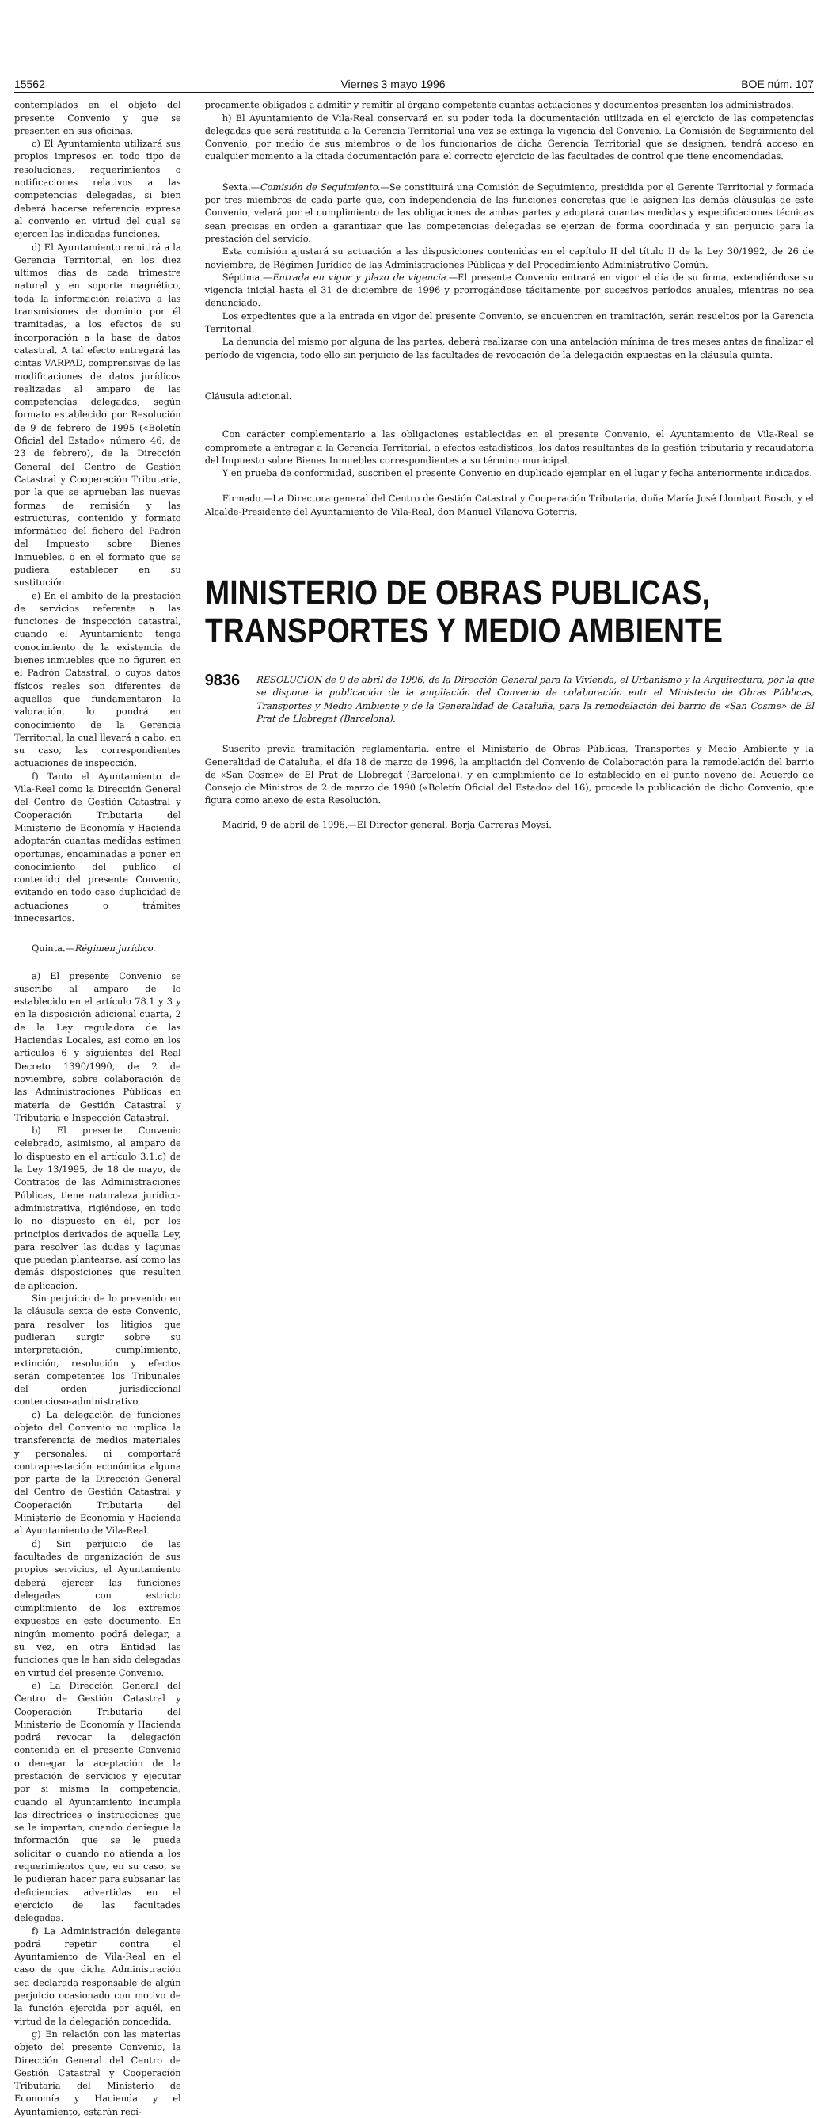15562 Viernes 3 mayo 1996 BOE núm. 107
contemplados en el objeto del presente Convenio y que se presenten en sus oficinas.
c) El Ayuntamiento utilizará sus propios impresos en todo tipo de resoluciones, requerimientos o notificaciones relativos a las competencias delegadas, si bien deberá hacerse referencia expresa al convenio en virtud del cual se ejercen las indicadas funciones.
d) El Ayuntamiento remitirá a la Gerencia Territorial, en los diez últimos días de cada trimestre natural y en soporte magnético, toda la información relativa a las transmisiones de dominio por él tramitadas, a los efectos de su incorporación a la base de datos catastral. A tal efecto entregará las cintas VARPAD, comprensivas de las modificaciones de datos jurídicos realizadas al amparo de las competencias delegadas, según formato establecido por Resolución de 9 de febrero de 1995 («Boletín Oficial del Estado» número 46, de 23 de febrero), de la Dirección General del Centro de Gestión Catastral y Cooperación Tributaria, por la que se aprueban las nuevas formas de remisión y las estructuras, contenido y formato informático del fichero del Padrón del Impuesto sobre Bienes Inmuebles, o en el formato que se pudiera establecer en su sustitución.
e) En el ámbito de la prestación de servicios referente a las funciones de inspección catastral, cuando el Ayuntamiento tenga conocimiento de la existencia de bienes inmuebles que no figuren en el Padrón Catastral, o cuyos datos físicos reales son diferentes de aquellos que fundamentaron la valoración, lo pondrá en conocimiento de la Gerencia Territorial, la cual llevará a cabo, en su caso, las correspondientes actuaciones de inspección.
f) Tanto el Ayuntamiento de Vila-Real como la Dirección General del Centro de Gestión Catastral y Cooperación Tributaria del Ministerio de Economía y Hacienda adoptarán cuantas medidas estimen oportunas, encaminadas a poner en conocimiento del público el contenido del presente Convenio, evitando en todo caso duplicidad de actuaciones o trámites innecesarios.
Quinta.—Régimen jurídico.
a) El presente Convenio se suscribe al amparo de lo establecido en el artículo 78.1 y 3 y en la disposición adicional cuarta, 2 de la Ley reguladora de las Haciendas Locales, así como en los artículos 6 y siguientes del Real Decreto 1390/1990, de 2 de noviembre, sobre colaboración de las Administraciones Públicas en materia de Gestión Catastral y Tributaria e Inspección Catastral.
b) El presente Convenio celebrado, asimismo, al amparo de lo dispuesto en el artículo 3.1.c) de la Ley 13/1995, de 18 de mayo, de Contratos de las Administraciones Públicas, tiene naturaleza jurídico-administrativa, rigiéndose, en todo lo no dispuesto en él, por los principios derivados de aquella Ley, para resolver las dudas y lagunas que puedan plantearse, así como las demás disposiciones que resulten de aplicación.
Sin perjuicio de lo prevenido en la cláusula sexta de este Convenio, para resolver los litigios que pudieran surgir sobre su interpretación, cumplimiento, extinción, resolución y efectos serán competentes los Tribunales del orden jurisdiccional contencioso-administrativo.
c) La delegación de funciones objeto del Convenio no implica la transferencia de medios materiales y personales, ni comportará contraprestación económica alguna por parte de la Dirección General del Centro de Gestión Catastral y Cooperación Tributaria del Ministerio de Economía y Hacienda al Ayuntamiento de Vila-Real.
d) Sin perjuicio de las facultades de organización de sus propios servicios, el Ayuntamiento deberá ejercer las funciones delegadas con estricto cumplimiento de los extremos expuestos en este documento. En ningún momento podrá delegar, a su vez, en otra Entidad las funciones que le han sido delegadas en virtud del presente Convenio.
e) La Dirección General del Centro de Gestión Catastral y Cooperación Tributaria del Ministerio de Economía y Hacienda podrá revocar la delegación contenida en el presente Convenio o denegar la aceptación de la prestación de servicios y ejecutar por sí misma la competencia, cuando el Ayuntamiento incumpla las directrices o instrucciones que se le impartan, cuando deniegue la información que se le pueda solicitar o cuando no atienda a los requerimientos que, en su caso, se le pudieran hacer para subsanar las deficiencias advertidas en el ejercicio de las facultades delegadas.
f) La Administración delegante podrá repetir contra el Ayuntamiento de Vila-Real en el caso de que dicha Administración sea declarada responsable de algún perjuicio ocasionado con motivo de la función ejercida por aquél, en virtud de la delegación concedida.
g) En relación con las materias objeto del presente Convenio, la Dirección General del Centro de Gestión Catastral y Cooperación Tributaria del Ministerio de Economía y Hacienda y el Ayuntamiento, estarán recí-
procamente obligados a admitir y remitir al órgano competente cuantas actuaciones y documentos presenten los administrados.
h) El Ayuntamiento de Vila-Real conservará en su poder toda la documentación utilizada en el ejercicio de las competencias delegadas que será restituida a la Gerencia Territorial una vez se extinga la vigencia del Convenio. La Comisión de Seguimiento del Convenio, por medio de sus miembros o de los funcionarios de dicha Gerencia Territorial que se designen, tendrá acceso en cualquier momento a la citada documentación para el correcto ejercicio de las facultades de control que tiene encomendadas.
Sexta.—Comisión de Seguimiento.—Se constituirá una Comisión de Seguimiento, presidida por el Gerente Territorial y formada por tres miembros de cada parte que, con independencia de las funciones concretas que le asignen las demás cláusulas de este Convenio, velará por el cumplimiento de las obligaciones de ambas partes y adoptará cuantas medidas y especificaciones técnicas sean precisas en orden a garantizar que las competencias delegadas se ejerzan de forma coordinada y sin perjuicio para la prestación del servicio.
Esta comisión ajustará su actuación a las disposiciones contenidas en el capítulo II del título II de la Ley 30/1992, de 26 de noviembre, de Régimen Jurídico de las Administraciones Públicas y del Procedimiento Administrativo Común.
Séptima.—Entrada en vigor y plazo de vigencia.—El presente Convenio entrará en vigor el día de su firma, extendiéndose su vigencia inicial hasta el 31 de diciembre de 1996 y prorrogándose tácitamente por sucesivos períodos anuales, mientras no sea denunciado.
Los expedientes que a la entrada en vigor del presente Convenio, se encuentren en tramitación, serán resueltos por la Gerencia Territorial.
La denuncia del mismo por alguna de las partes, deberá realizarse con una antelación mínima de tres meses antes de finalizar el período de vigencia, todo ello sin perjuicio de las facultades de revocación de la delegación expuestas en la cláusula quinta.
Cláusula adicional.
Con carácter complementario a las obligaciones establecidas en el presente Convenio, el Ayuntamiento de Vila-Real se compromete a entregar a la Gerencia Territorial, a efectos estadísticos, los datos resultantes de la gestión tributaria y recaudatoria del Impuesto sobre Bienes Inmuebles correspondientes a su término municipal.
Y en prueba de conformidad, suscriben el presente Convenio en duplicado ejemplar en el lugar y fecha anteriormente indicados.
Firmado.—La Directora general del Centro de Gestión Catastral y Cooperación Tributaria, doña María José Llombart Bosch, y el Alcalde-Presidente del Ayuntamiento de Vila-Real, don Manuel Vilanova Goterris.
MINISTERIO DE OBRAS PUBLICAS,
TRANSPORTES Y MEDIO AMBIENTE
9836
RESOLUCION de 9 de abril de 1996, de la Dirección General para la Vivienda, el Urbanismo y la Arquitectura, por la que se dispone la publicación de la ampliación del Convenio de colaboración entr el Ministerio de Obras Públicas, Transportes y Medio Ambiente y de la Generalidad de Cataluña, para la remodelación del barrio de «San Cosme» de El Prat de Llobregat (Barcelona).
Suscrito previa tramitación reglamentaria, entre el Ministerio de Obras Públicas, Transportes y Medio Ambiente y la Generalidad de Cataluña, el día 18 de marzo de 1996, la ampliación del Convenio de Colaboración para la remodelación del barrio de «San Cosme» de El Prat de Llobregat (Barcelona), y en cumplimiento de lo establecido en el punto noveno del Acuerdo de Consejo de Ministros de 2 de marzo de 1990 («Boletín Oficial del Estado» del 16), procede la publicación de dicho Convenio, que figura como anexo de esta Resolución.
Madrid, 9 de abril de 1996.—El Director general, Borja Carreras Moysi.